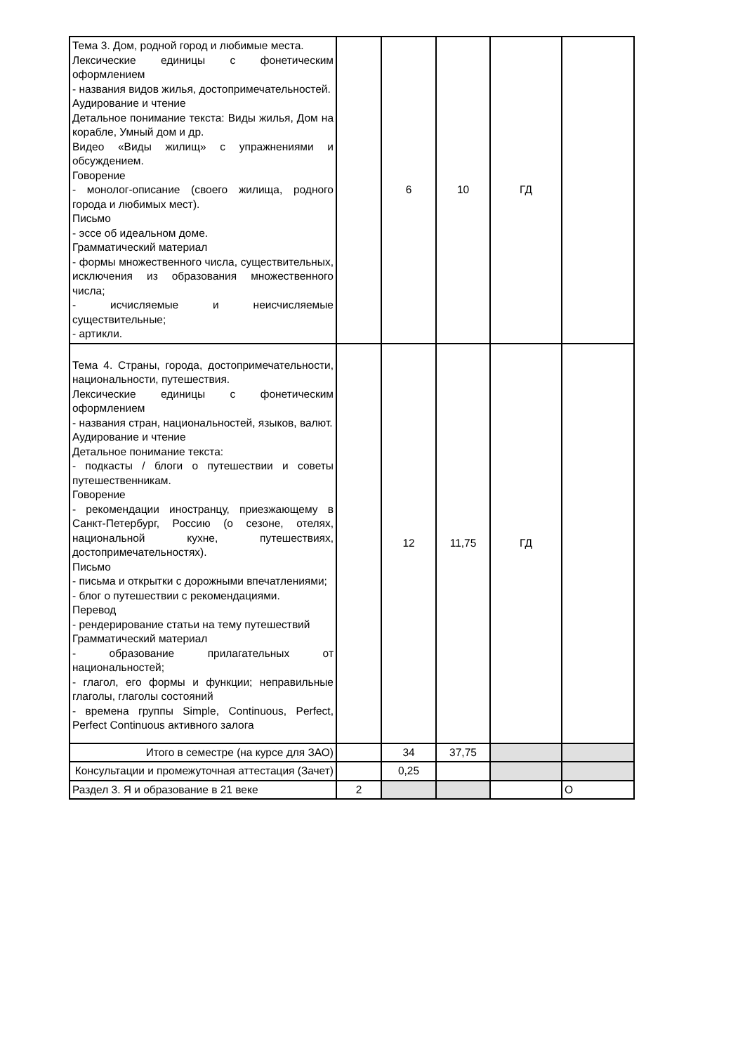| Тема 3. Дом, родной город и любимые места. Лексические единицы с фонетическим оформлением - названия видов жилья, достопримечательностей. Аудирование и чтение Детальное понимание текста: Виды жилья, Дом на корабле, Умный дом и др. Видео «Виды жилищ» с упражнениями и обсуждением. Говорение - монолог-описание (своего жилища, родного города и любимых мест). Письмо - эссе об идеальном доме. Грамматический материал - формы множественного числа, существительных, исключения из образования множественного числа; - исчисляемые и неисчисляемые существительные; - артикли. | | 6 | 10 | ГД | |
| Тема 4. Страны, города, достопримечательности, национальности, путешествия. Лексические единицы с фонетическим оформлением - названия стран, национальностей, языков, валют. Аудирование и чтение Детальное понимание текста: - подкасты / блоги о путешествии и советы путешественникам. Говорение - рекомендации иностранцу, приезжающему в Санкт-Петербург, Россию (о сезоне, отелях, национальной кухне, путешествиях, достопримечательностях). Письмо - письма и открытки с дорожными впечатлениями; - блог о путешествии с рекомендациями. Перевод - рендерирование статьи на тему путешествий Грамматический материал - образование прилагательных от национальностей; - глагол, его формы и функции; неправильные глаголы, глаголы состояний - времена группы Simple, Continuous, Perfect, Perfect Continuous активного залога | | 12 | 11,75 | ГД | |
| Итого в семестре (на курсе для ЗАО) | | 34 | 37,75 | | |
| Консультации и промежуточная аттестация (Зачет) | | 0,25 | | | |
| Раздел 3. Я и образование в 21 веке | 2 | | | | О |